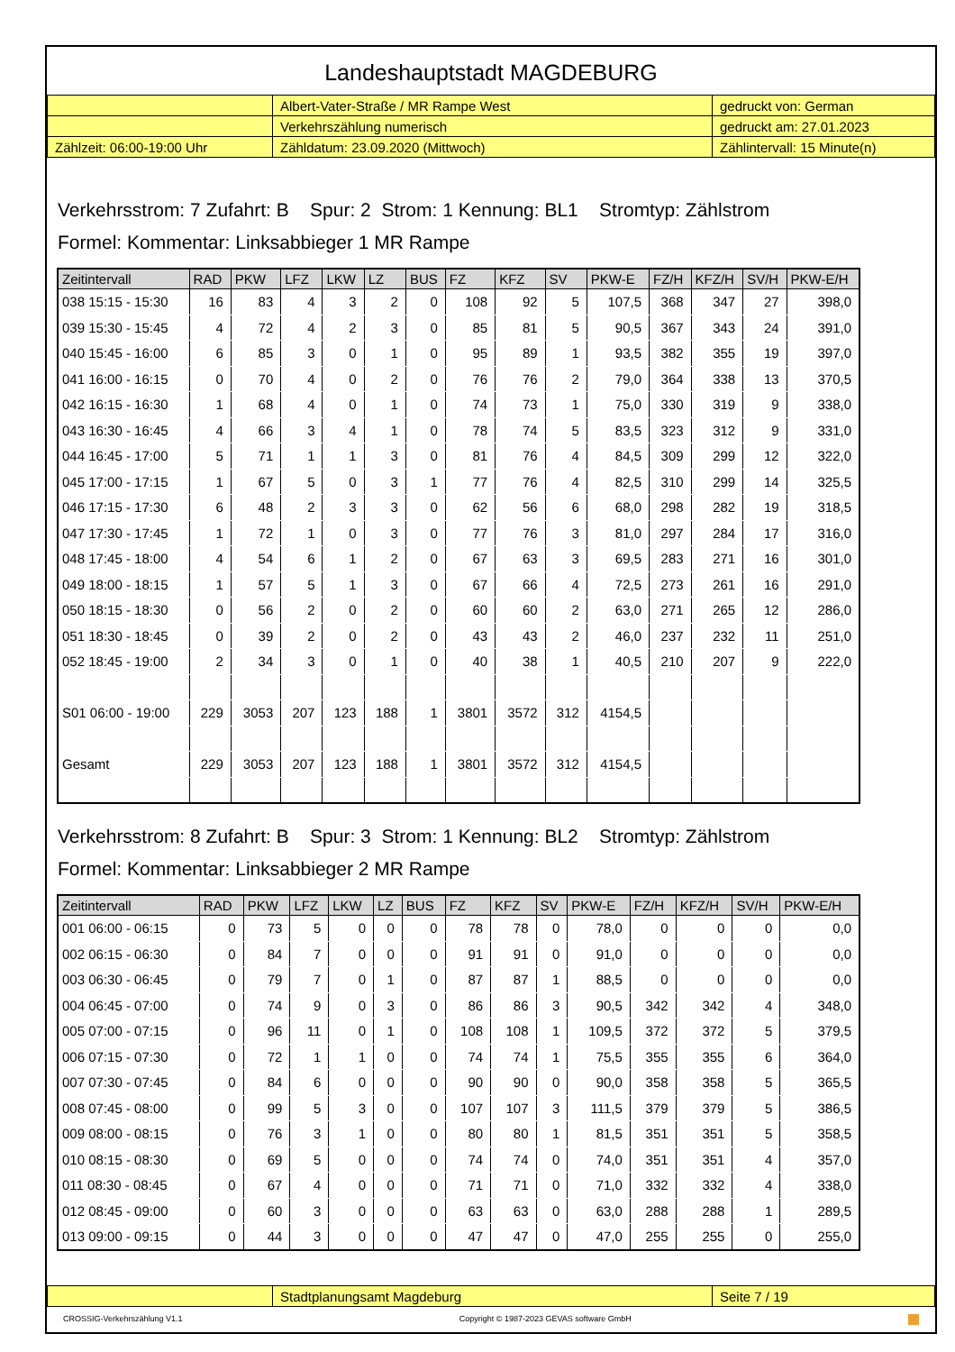Landeshauptstadt MAGDEBURG
| | Albert-Vater-Straße / MR Rampe West | gedruckt von: German |
| | Verkehrszählung numerisch | gedruckt am: 27.01.2023 |
| Zählzeit: 06:00-19:00 Uhr | Zähldatum: 23.09.2020 (Mittwoch) | Zählintervall: 15 Minute(n) |
Verkehrsstrom: 7 Zufahrt: B Spur: 2 Strom: 1 Kennung: BL1 Stromtyp: Zählstrom
Formel: Kommentar: Linksabbieger 1 MR Rampe
| Zeitintervall | RAD | PKW | LFZ | LKW | LZ | BUS | FZ | KFZ | SV | PKW-E | FZ/H | KFZ/H | SV/H | PKW-E/H |
| --- | --- | --- | --- | --- | --- | --- | --- | --- | --- | --- | --- | --- | --- | --- |
| 038 15:15 - 15:30 | 16 | 83 | 4 | 3 | 2 | 0 | 108 | 92 | 5 | 107,5 | 368 | 347 | 27 | 398,0 |
| 039 15:30 - 15:45 | 4 | 72 | 4 | 2 | 3 | 0 | 85 | 81 | 5 | 90,5 | 367 | 343 | 24 | 391,0 |
| 040 15:45 - 16:00 | 6 | 85 | 3 | 0 | 1 | 0 | 95 | 89 | 1 | 93,5 | 382 | 355 | 19 | 397,0 |
| 041 16:00 - 16:15 | 0 | 70 | 4 | 0 | 2 | 0 | 76 | 76 | 2 | 79,0 | 364 | 338 | 13 | 370,5 |
| 042 16:15 - 16:30 | 1 | 68 | 4 | 0 | 1 | 0 | 74 | 73 | 1 | 75,0 | 330 | 319 | 9 | 338,0 |
| 043 16:30 - 16:45 | 4 | 66 | 3 | 4 | 1 | 0 | 78 | 74 | 5 | 83,5 | 323 | 312 | 9 | 331,0 |
| 044 16:45 - 17:00 | 5 | 71 | 1 | 1 | 3 | 0 | 81 | 76 | 4 | 84,5 | 309 | 299 | 12 | 322,0 |
| 045 17:00 - 17:15 | 1 | 67 | 5 | 0 | 3 | 1 | 77 | 76 | 4 | 82,5 | 310 | 299 | 14 | 325,5 |
| 046 17:15 - 17:30 | 6 | 48 | 2 | 3 | 3 | 0 | 62 | 56 | 6 | 68,0 | 298 | 282 | 19 | 318,5 |
| 047 17:30 - 17:45 | 1 | 72 | 1 | 0 | 3 | 0 | 77 | 76 | 3 | 81,0 | 297 | 284 | 17 | 316,0 |
| 048 17:45 - 18:00 | 4 | 54 | 6 | 1 | 2 | 0 | 67 | 63 | 3 | 69,5 | 283 | 271 | 16 | 301,0 |
| 049 18:00 - 18:15 | 1 | 57 | 5 | 1 | 3 | 0 | 67 | 66 | 4 | 72,5 | 273 | 261 | 16 | 291,0 |
| 050 18:15 - 18:30 | 0 | 56 | 2 | 0 | 2 | 0 | 60 | 60 | 2 | 63,0 | 271 | 265 | 12 | 286,0 |
| 051 18:30 - 18:45 | 0 | 39 | 2 | 0 | 2 | 0 | 43 | 43 | 2 | 46,0 | 237 | 232 | 11 | 251,0 |
| 052 18:45 - 19:00 | 2 | 34 | 3 | 0 | 1 | 0 | 40 | 38 | 1 | 40,5 | 210 | 207 | 9 | 222,0 |
| S01 06:00 - 19:00 | 229 | 3053 | 207 | 123 | 188 | 1 | 3801 | 3572 | 312 | 4154,5 | | | | |
| Gesamt | 229 | 3053 | 207 | 123 | 188 | 1 | 3801 | 3572 | 312 | 4154,5 | | | | |
Verkehrsstrom: 8 Zufahrt: B Spur: 3 Strom: 1 Kennung: BL2 Stromtyp: Zählstrom
Formel: Kommentar: Linksabbieger 2 MR Rampe
| Zeitintervall | RAD | PKW | LFZ | LKW | LZ | BUS | FZ | KFZ | SV | PKW-E | FZ/H | KFZ/H | SV/H | PKW-E/H |
| --- | --- | --- | --- | --- | --- | --- | --- | --- | --- | --- | --- | --- | --- | --- |
| 001 06:00 - 06:15 | 0 | 73 | 5 | 0 | 0 | 0 | 78 | 78 | 0 | 78,0 | 0 | 0 | 0 | 0,0 |
| 002 06:15 - 06:30 | 0 | 84 | 7 | 0 | 0 | 0 | 91 | 91 | 0 | 91,0 | 0 | 0 | 0 | 0,0 |
| 003 06:30 - 06:45 | 0 | 79 | 7 | 0 | 1 | 0 | 87 | 87 | 1 | 88,5 | 0 | 0 | 0 | 0,0 |
| 004 06:45 - 07:00 | 0 | 74 | 9 | 0 | 3 | 0 | 86 | 86 | 3 | 90,5 | 342 | 342 | 4 | 348,0 |
| 005 07:00 - 07:15 | 0 | 96 | 11 | 0 | 1 | 0 | 108 | 108 | 1 | 109,5 | 372 | 372 | 5 | 379,5 |
| 006 07:15 - 07:30 | 0 | 72 | 1 | 1 | 0 | 0 | 74 | 74 | 1 | 75,5 | 355 | 355 | 6 | 364,0 |
| 007 07:30 - 07:45 | 0 | 84 | 6 | 0 | 0 | 0 | 90 | 90 | 0 | 90,0 | 358 | 358 | 5 | 365,5 |
| 008 07:45 - 08:00 | 0 | 99 | 5 | 3 | 0 | 0 | 107 | 107 | 3 | 111,5 | 379 | 379 | 5 | 386,5 |
| 009 08:00 - 08:15 | 0 | 76 | 3 | 1 | 0 | 0 | 80 | 80 | 1 | 81,5 | 351 | 351 | 5 | 358,5 |
| 010 08:15 - 08:30 | 0 | 69 | 5 | 0 | 0 | 0 | 74 | 74 | 0 | 74,0 | 351 | 351 | 4 | 357,0 |
| 011 08:30 - 08:45 | 0 | 67 | 4 | 0 | 0 | 0 | 71 | 71 | 0 | 71,0 | 332 | 332 | 4 | 338,0 |
| 012 08:45 - 09:00 | 0 | 60 | 3 | 0 | 0 | 0 | 63 | 63 | 0 | 63,0 | 288 | 288 | 1 | 289,5 |
| 013 09:00 - 09:15 | 0 | 44 | 3 | 0 | 0 | 0 | 47 | 47 | 0 | 47,0 | 255 | 255 | 0 | 255,0 |
| | Stadtplanungsamt Magdeburg | Seite 7 / 19 |
CROSSIG-Verkehrszählung V1.1 Copyright © 1987-2023 GEVAS software GmbH